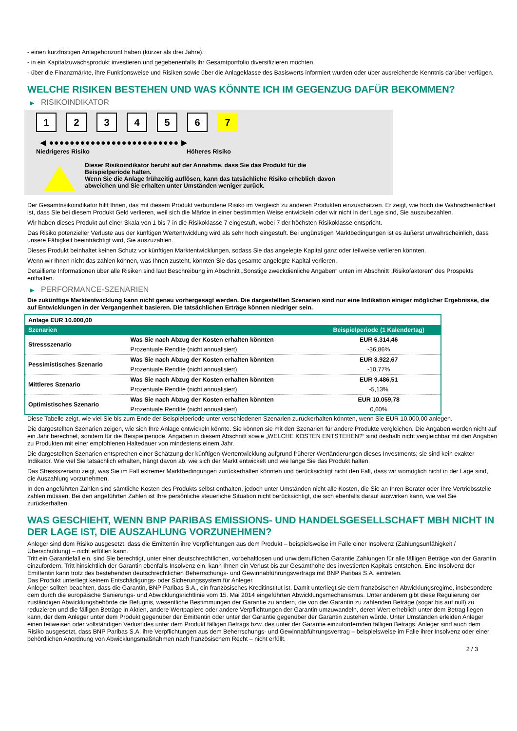- einen kurzfristigen Anlagehorizont haben (kürzer als drei Jahre).
- in ein Kapitalzuwachsprodukt investieren und gegebenenfalls ihr Gesamtportfolio diversifizieren möchten.
- über die Finanzmärkte, ihre Funktionsweise und Risiken sowie über die Anlageklasse des Basiswerts informiert wurden oder über ausreichende Kenntnis darüber verfügen.
WELCHE RISIKEN BESTEHEN UND WAS KÖNNTE ICH IM GEGENZUG DAFÜR BEKOMMEN?
▶ RISIKOINDIKATOR
1 2 3 4 5 6 7
◀ ●●●●●●●●●●●●●●●●●●●●●●●●● ▶
Niedrigeres Risiko Höheres Risiko
Dieser Risikoindikator beruht auf der Annahme, dass Sie das Produkt für die
Beispielperiode halten.
Wenn Sie die Anlage frühzeitig auflösen, kann das tatsächliche Risiko erheblich davon
abweichen und Sie erhalten unter Umständen weniger zurück.
Der Gesamtrisikoindikator hilft Ihnen, das mit diesem Produkt verbundene Risiko im Vergleich zu anderen Produkten einzuschätzen. Er zeigt, wie hoch die Wahrscheinlichkeit ist, dass Sie bei diesem Produkt Geld verlieren, weil sich die Märkte in einer bestimmten Weise entwickeln oder wir nicht in der Lage sind, Sie auszubezahlen.
Wir haben dieses Produkt auf einer Skala von 1 bis 7 in die Risikoklasse 7 eingestuft, wobei 7 der höchsten Risikoklasse entspricht.
Das Risiko potenzieller Verluste aus der künftigen Wertentwicklung wird als sehr hoch eingestuft. Bei ungünstigen Marktbedingungen ist es äußerst unwahrscheinlich, dass unsere Fähigkeit beeinträchtigt wird, Sie auszuzahlen.
Dieses Produkt beinhaltet keinen Schutz vor künftigen Marktentwicklungen, sodass Sie das angelegte Kapital ganz oder teilweise verlieren könnten.
Wenn wir Ihnen nicht das zahlen können, was Ihnen zusteht, könnten Sie das gesamte angelegte Kapital verlieren.
Detaillierte Informationen über alle Risiken sind laut Beschreibung im Abschnitt „Sonstige zweckdienliche Angaben“ unten im Abschnitt „Risikofaktoren“ des Prospekts enthalten.
▶ PERFORMANCE-SZENARIEN
Die zukünftige Marktentwicklung kann nicht genau vorhergesagt werden. Die dargestellten Szenarien sind nur eine Indikation einiger möglicher Ergebnisse, die auf Entwicklungen in der Vergangenheit basieren. Die tatsächlichen Erträge können niedriger sein.
| Anlage EUR 10.000,00 | | |
| Szenarien | | Beispielperiode (1 Kalendertag) |
| Stressszenario | Was Sie nach Abzug der Kosten erhalten könnten | EUR 6.314,46 |
| | Prozentuale Rendite (nicht annualisiert) | -36,86% |
| Pessimistisches Szenario | Was Sie nach Abzug der Kosten erhalten könnten | EUR 8.922,67 |
| | Prozentuale Rendite (nicht annualisiert) | -10,77% |
| Mittleres Szenario | Was Sie nach Abzug der Kosten erhalten könnten | EUR 9.486,51 |
| | Prozentuale Rendite (nicht annualisiert) | -5,13% |
| Optimistisches Szenario | Was Sie nach Abzug der Kosten erhalten könnten | EUR 10.059,78 |
| | Prozentuale Rendite (nicht annualisiert) | 0,60% |
Diese Tabelle zeigt, wie viel Sie bis zum Ende der Beispielperiode unter verschiedenen Szenarien zurückerhalten könnten, wenn Sie EUR 10.000,00 anlegen.
Die dargestellten Szenarien zeigen, wie sich Ihre Anlage entwickeln könnte. Sie können sie mit den Szenarien für andere Produkte vergleichen. Die Angaben werden nicht auf ein Jahr berechnet, sondern für die Beispielperiode. Angaben in diesem Abschnitt sowie „WELCHE KOSTEN ENTSTEHEN?“ sind deshalb nicht vergleichbar mit den Angaben zu Produkten mit einer empfohlenen Haltedauer von mindestens einem Jahr.
Die dargestellten Szenarien entsprechen einer Schätzung der künftigen Wertentwicklung aufgrund früherer Wertänderungen dieses Investments; sie sind kein exakter Indikator. Wie viel Sie tatsächlich erhalten, hängt davon ab, wie sich der Markt entwickelt und wie lange Sie das Produkt halten.
Das Stressszenario zeigt, was Sie im Fall extremer Marktbedingungen zurückerhalten könnten und berücksichtigt nicht den Fall, dass wir womöglich nicht in der Lage sind, die Auszahlung vorzunehmen.
In den angeführten Zahlen sind sämtliche Kosten des Produkts selbst enthalten, jedoch unter Umständen nicht alle Kosten, die Sie an Ihren Berater oder Ihre Vertriebsstelle zahlen müssen. Bei den angeführten Zahlen ist Ihre persönliche steuerliche Situation nicht berücksichtigt, die sich ebenfalls darauf auswirken kann, wie viel Sie zurückerhalten.
WAS GESCHIEHT, WENN BNP PARIBAS EMISSIONS- UND HANDELSGESELLSCHAFT MBH NICHT IN DER LAGE IST, DIE AUSZAHLUNG VORZUNEHMEN?
Anleger sind dem Risiko ausgesetzt, dass die Emittentin ihre Verpflichtungen aus dem Produkt – beispielsweise im Falle einer Insolvenz (Zahlungsunfähigkeit / Überschuldung) – nicht erfüllen kann.
Tritt ein Garantiefall ein, sind Sie berechtigt, unter einer deutschrechtlichen, vorbehaltlosen und unwiderruflichen Garantie Zahlungen für alle fälligen Beträge von der Garantin einzufordern. Tritt hinsichtlich der Garantin ebenfalls Insolvenz ein, kann Ihnen ein Verlust bis zur Gesamthöhe des investierten Kapitals entstehen. Eine Insolvenz der Emittentin kann trotz des bestehenden deutschrechtlichen Beherrschungs- und Gewinnabführungsvertrags mit BNP Paribas S.A. eintreten.
Das Produkt unterliegt keinem Entschädigungs- oder Sicherungssystem für Anleger.
Anleger sollten beachten, dass die Garantin, BNP Paribas S.A., ein französisches Kreditinstitut ist. Damit unterliegt sie dem französischen Abwicklungsregime, insbesondere dem durch die europäische Sanierungs- und Abwicklungsrichtlinie vom 15. Mai 2014 eingeführten Abwicklungsmechanismus. Unter anderem gibt diese Regulierung der zuständigen Abwicklungsbehörde die Befugnis, wesentliche Bestimmungen der Garantie zu ändern, die von der Garantin zu zahlenden Beträge (sogar bis auf null) zu reduzieren und die fälligen Beträge in Aktien, andere Wertpapiere oder andere Verpflichtungen der Garantin umzuwandeln, deren Wert erheblich unter dem Betrag liegen kann, der dem Anleger unter dem Produkt gegenüber der Emittentin oder unter der Garantie gegenüber der Garantin zustehen würde. Unter Umständen erleiden Anleger einen teilweisen oder vollständigen Verlust des unter dem Produkt fälligen Betrags bzw. des unter der Garantie einzufordernden fälligen Betrags. Anleger sind auch dem Risiko ausgesetzt, dass BNP Paribas S.A. ihre Verpflichtungen aus dem Beherrschungs- und Gewinnabführungsvertrag – beispielsweise im Falle ihrer Insolvenz oder einer behördlichen Anordnung von Abwicklungsmaßnahmen nach französischem Recht – nicht erfüllt.
2 / 3